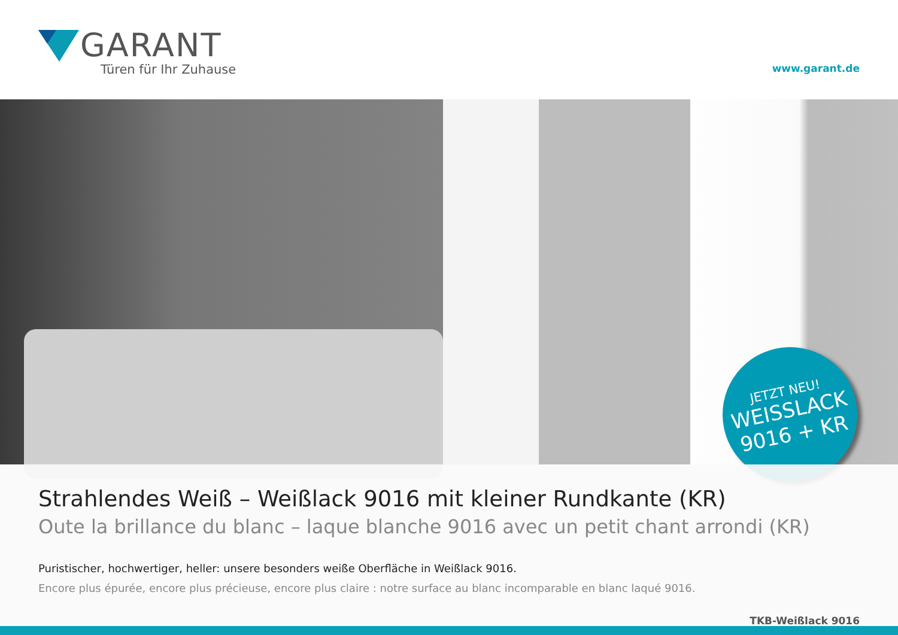GARANT
Türen für Ihr Zuhause
www.garant.de
JETZT NEU!
WEISSLACK
9016 + KR
Strahlendes Weiß – Weißlack 9016 mit kleiner Rundkante (KR)
Oute la brillance du blanc – laque blanche 9016 avec un petit chant arrondi (KR)
Puristischer, hochwertiger, heller: unsere besonders weiße Oberfläche in Weißlack 9016.
Encore plus épurée, encore plus précieuse, encore plus claire : notre surface au blanc incomparable en blanc laqué 9016.
TKB-Weißlack 9016